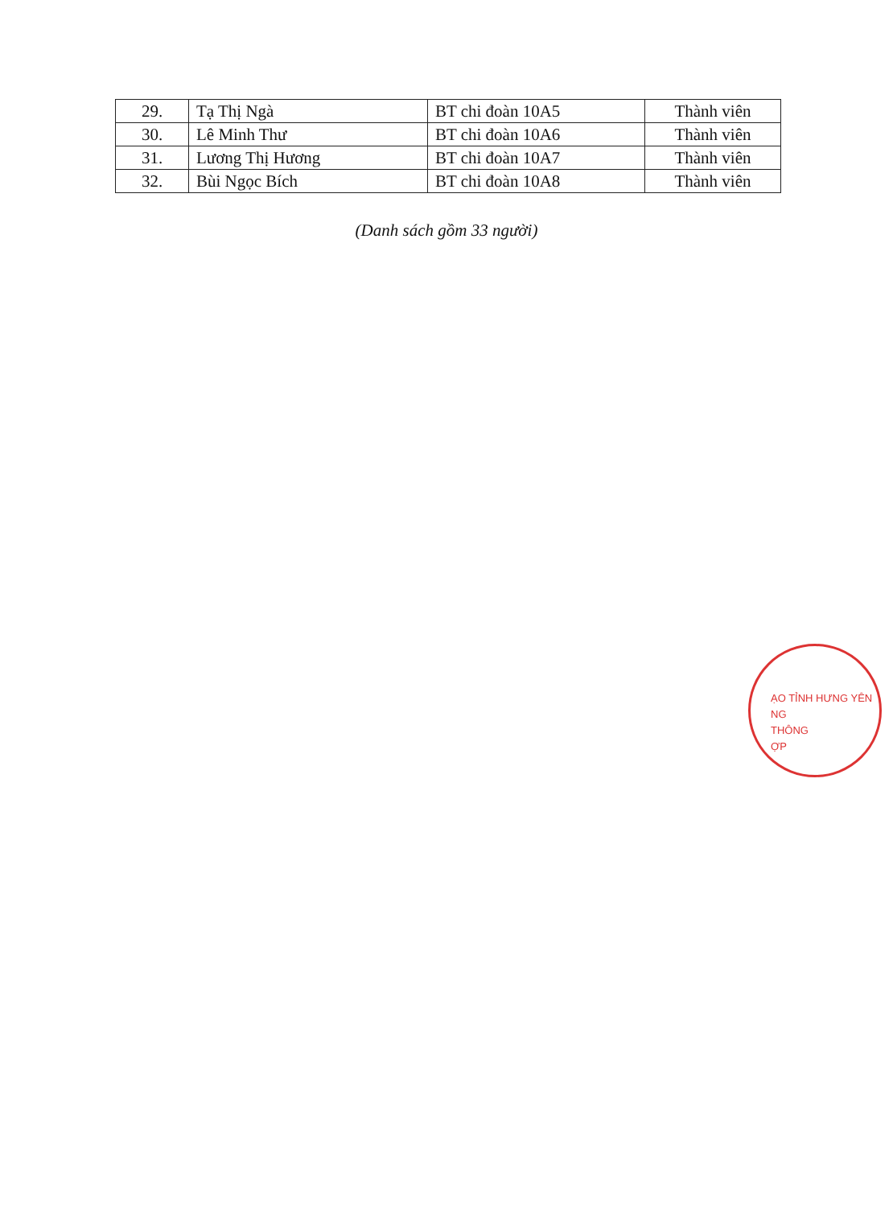| 29. | Tạ Thị Ngà | BT chi đoàn 10A5 | Thành viên |
| 30. | Lê Minh Thư | BT chi đoàn 10A6 | Thành viên |
| 31. | Lương Thị Hương | BT chi đoàn 10A7 | Thành viên |
| 32. | Bùi Ngọc Bích | BT chi đoàn 10A8 | Thành viên |
(Danh sách gồm 33 người)
ẠO TỈNH HƯNG YÊN
NG
THÔNG
ỢP